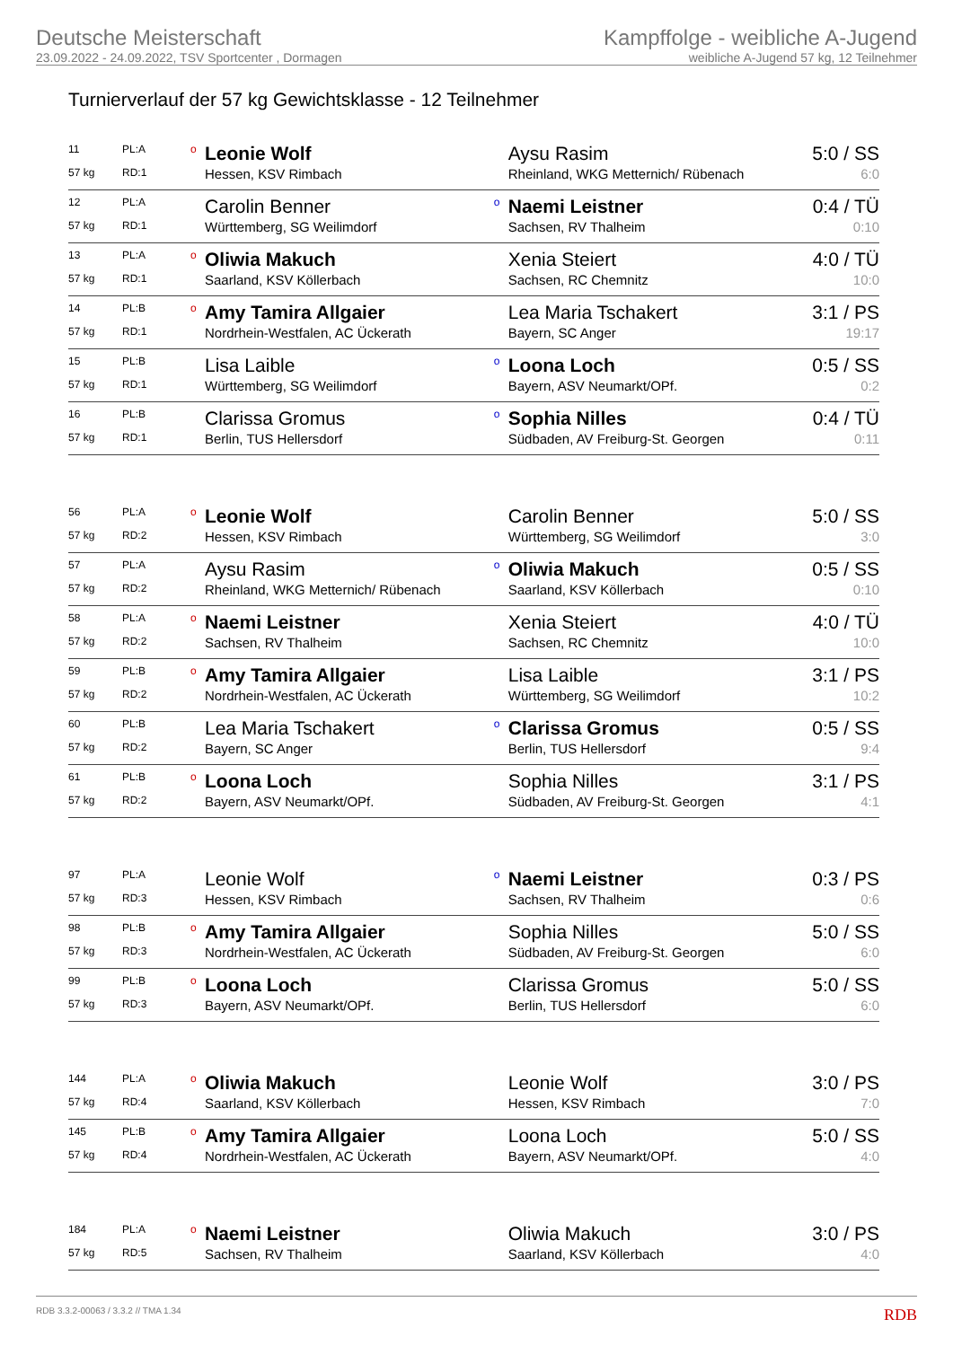Deutsche Meisterschaft
23.09.2022 - 24.09.2022, TSV Sportcenter , Dormagen
Kampffolge - weibliche A-Jugend
weibliche A-Jugend 57 kg, 12 Teilnehmer
Turnierverlauf der 57 kg Gewichtsklasse - 12 Teilnehmer
| 11 | PL:A | o | Leonie Wolf | | Aysu Rasim | 5:0 / SS |
| 57 kg | RD:1 | | Hessen, KSV Rimbach | | Rheinland, WKG Metternich/ Rübenach | 6:0 |
| 12 | PL:A | | Carolin Benner | o | Naemi Leistner | 0:4 / TÜ |
| 57 kg | RD:1 | | Württemberg, SG Weilimdorf | | Sachsen, RV Thalheim | 0:10 |
| 13 | PL:A | o | Oliwia Makuch | | Xenia Steiert | 4:0 / TÜ |
| 57 kg | RD:1 | | Saarland, KSV Köllerbach | | Sachsen, RC Chemnitz | 10:0 |
| 14 | PL:B | o | Amy Tamira Allgaier | | Lea Maria Tschakert | 3:1 / PS |
| 57 kg | RD:1 | | Nordrhein-Westfalen, AC Ückerath | | Bayern, SC Anger | 19:17 |
| 15 | PL:B | | Lisa Laible | o | Loona Loch | 0:5 / SS |
| 57 kg | RD:1 | | Württemberg, SG Weilimdorf | | Bayern, ASV Neumarkt/OPf. | 0:2 |
| 16 | PL:B | | Clarissa Gromus | o | Sophia Nilles | 0:4 / TÜ |
| 57 kg | RD:1 | | Berlin, TUS Hellersdorf | | Südbaden, AV Freiburg-St. Georgen | 0:11 |
| 56 | PL:A | o | Leonie Wolf | | Carolin Benner | 5:0 / SS |
| 57 kg | RD:2 | | Hessen, KSV Rimbach | | Württemberg, SG Weilimdorf | 3:0 |
| 57 | PL:A | | Aysu Rasim | o | Oliwia Makuch | 0:5 / SS |
| 57 kg | RD:2 | | Rheinland, WKG Metternich/ Rübenach | | Saarland, KSV Köllerbach | 0:10 |
| 58 | PL:A | o | Naemi Leistner | | Xenia Steiert | 4:0 / TÜ |
| 57 kg | RD:2 | | Sachsen, RV Thalheim | | Sachsen, RC Chemnitz | 10:0 |
| 59 | PL:B | o | Amy Tamira Allgaier | | Lisa Laible | 3:1 / PS |
| 57 kg | RD:2 | | Nordrhein-Westfalen, AC Ückerath | | Württemberg, SG Weilimdorf | 10:2 |
| 60 | PL:B | | Lea Maria Tschakert | o | Clarissa Gromus | 0:5 / SS |
| 57 kg | RD:2 | | Bayern, SC Anger | | Berlin, TUS Hellersdorf | 9:4 |
| 61 | PL:B | o | Loona Loch | | Sophia Nilles | 3:1 / PS |
| 57 kg | RD:2 | | Bayern, ASV Neumarkt/OPf. | | Südbaden, AV Freiburg-St. Georgen | 4:1 |
| 97 | PL:A | | Leonie Wolf | o | Naemi Leistner | 0:3 / PS |
| 57 kg | RD:3 | | Hessen, KSV Rimbach | | Sachsen, RV Thalheim | 0:6 |
| 98 | PL:B | o | Amy Tamira Allgaier | | Sophia Nilles | 5:0 / SS |
| 57 kg | RD:3 | | Nordrhein-Westfalen, AC Ückerath | | Südbaden, AV Freiburg-St. Georgen | 6:0 |
| 99 | PL:B | o | Loona Loch | | Clarissa Gromus | 5:0 / SS |
| 57 kg | RD:3 | | Bayern, ASV Neumarkt/OPf. | | Berlin, TUS Hellersdorf | 6:0 |
| 144 | PL:A | o | Oliwia Makuch | | Leonie Wolf | 3:0 / PS |
| 57 kg | RD:4 | | Saarland, KSV Köllerbach | | Hessen, KSV Rimbach | 7:0 |
| 145 | PL:B | o | Amy Tamira Allgaier | | Loona Loch | 5:0 / SS |
| 57 kg | RD:4 | | Nordrhein-Westfalen, AC Ückerath | | Bayern, ASV Neumarkt/OPf. | 4:0 |
| 184 | PL:A | o | Naemi Leistner | | Oliwia Makuch | 3:0 / PS |
| 57 kg | RD:5 | | Sachsen, RV Thalheim | | Saarland, KSV Köllerbach | 4:0 |
RDB 3.3.2-00063 / 3.3.2 // TMA 1.34 RDB